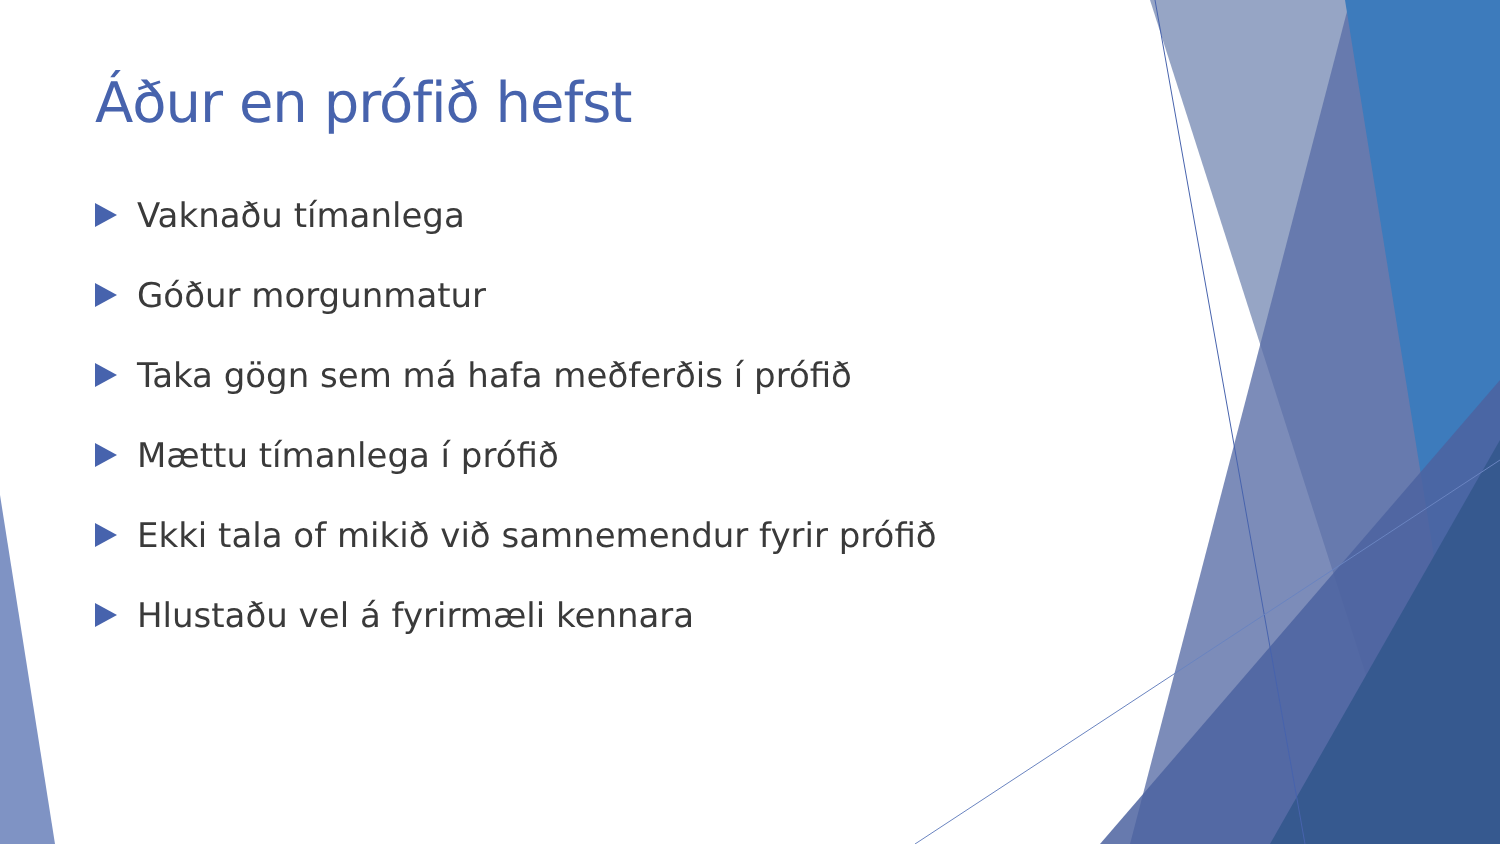Áður en prófið hefst
Vaknaðu tímanlega
Góður morgunmatur
Taka gögn sem má hafa meðferðis í prófið
Mættu tímanlega í prófið
Ekki tala of mikið við samnemendur fyrir prófið
Hlustaðu vel á fyrirmæli kennara